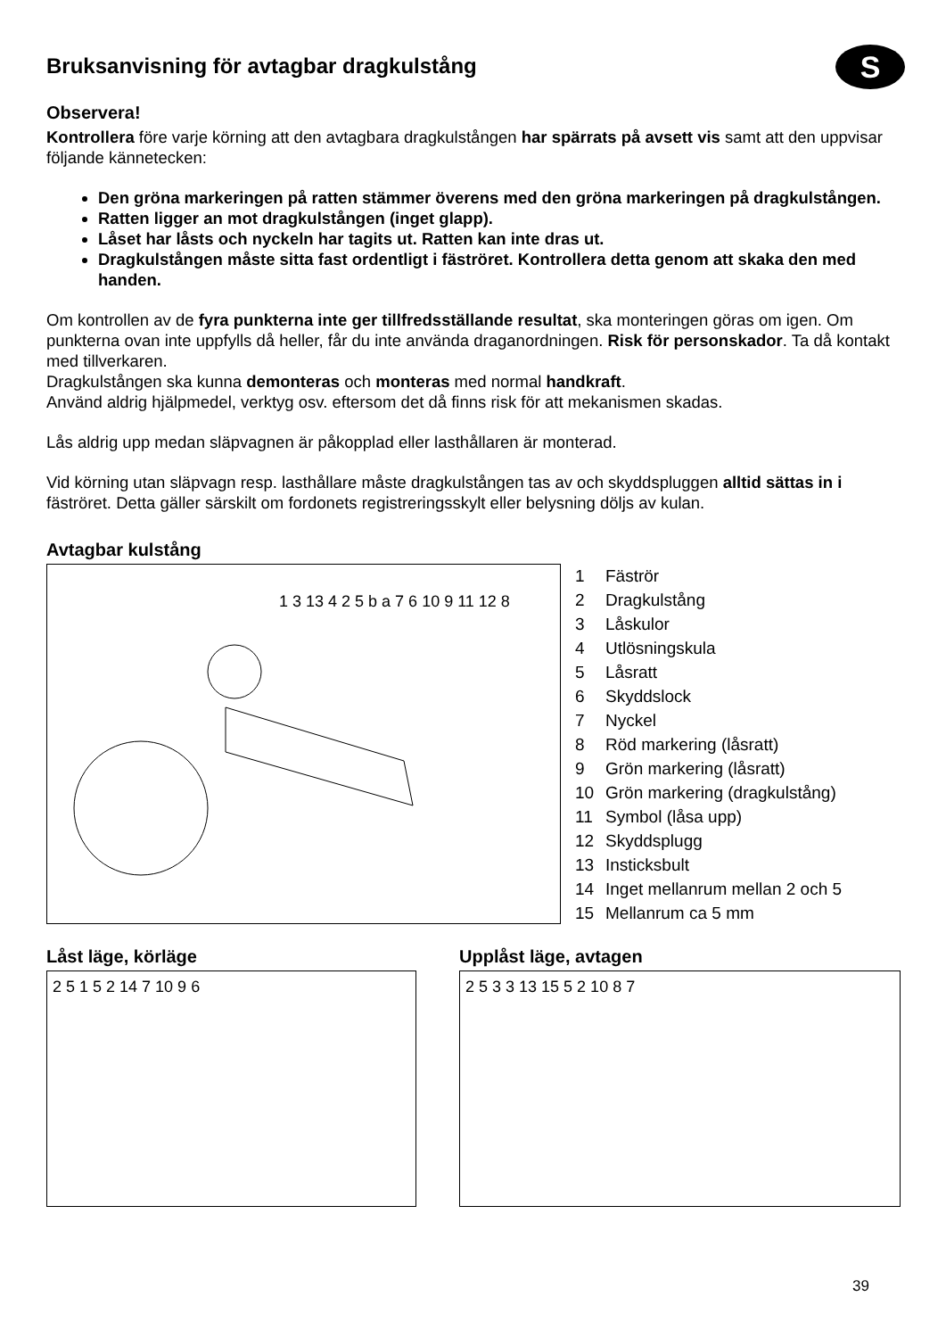S
Bruksanvisning för avtagbar dragkulstång
Observera!
Kontrollera före varje körning att den avtagbara dragkulstången har spärrats på avsett vis samt att den uppvisar följande kännetecken:
Den gröna markeringen på ratten stämmer överens med den gröna markeringen på dragkulstången.
Ratten ligger an mot dragkulstången (inget glapp).
Låset har låsts och nyckeln har tagits ut. Ratten kan inte dras ut.
Dragkulstången måste sitta fast ordentligt i fäströret. Kontrollera detta genom att skaka den med handen.
Om kontrollen av de fyra punkterna inte ger tillfredsställande resultat, ska monteringen göras om igen. Om punkterna ovan inte uppfylls då heller, får du inte använda draganordningen. Risk för personskador. Ta då kontakt med tillverkaren.
Dragkulstången ska kunna demonteras och monteras med normal handkraft.
Använd aldrig hjälpmedel, verktyg osv. eftersom det då finns risk för att mekanismen skadas.
Lås aldrig upp medan släpvagnen är påkopplad eller lasthållaren är monterad.
Vid körning utan släpvagn resp. lasthållare måste dragkulstången tas av och skyddspluggen alltid sättas in i fäströret. Detta gäller särskilt om fordonets registreringsskylt eller belysning döljs av kulan.
Avtagbar kulstång
1 3 13 4 2 5 b a 7 6 10 9 11 12 8
1 Fäströr
2 Dragkulstång
3 Låskulor
4 Utlösningskula
5 Låsratt
6 Skyddslock
7 Nyckel
8 Röd markering (låsratt)
9 Grön markering (låsratt)
10 Grön markering (dragkulstång)
11 Symbol (låsa upp)
12 Skyddsplugg
13 Insticksbult
14 Inget mellanrum mellan 2 och 5
15 Mellanrum ca 5 mm
Låst läge, körläge
2 5 1 5 2 14 7 10 9 6
Upplåst läge, avtagen
2 5 3 3 13 15 5 2 10 8 7
39